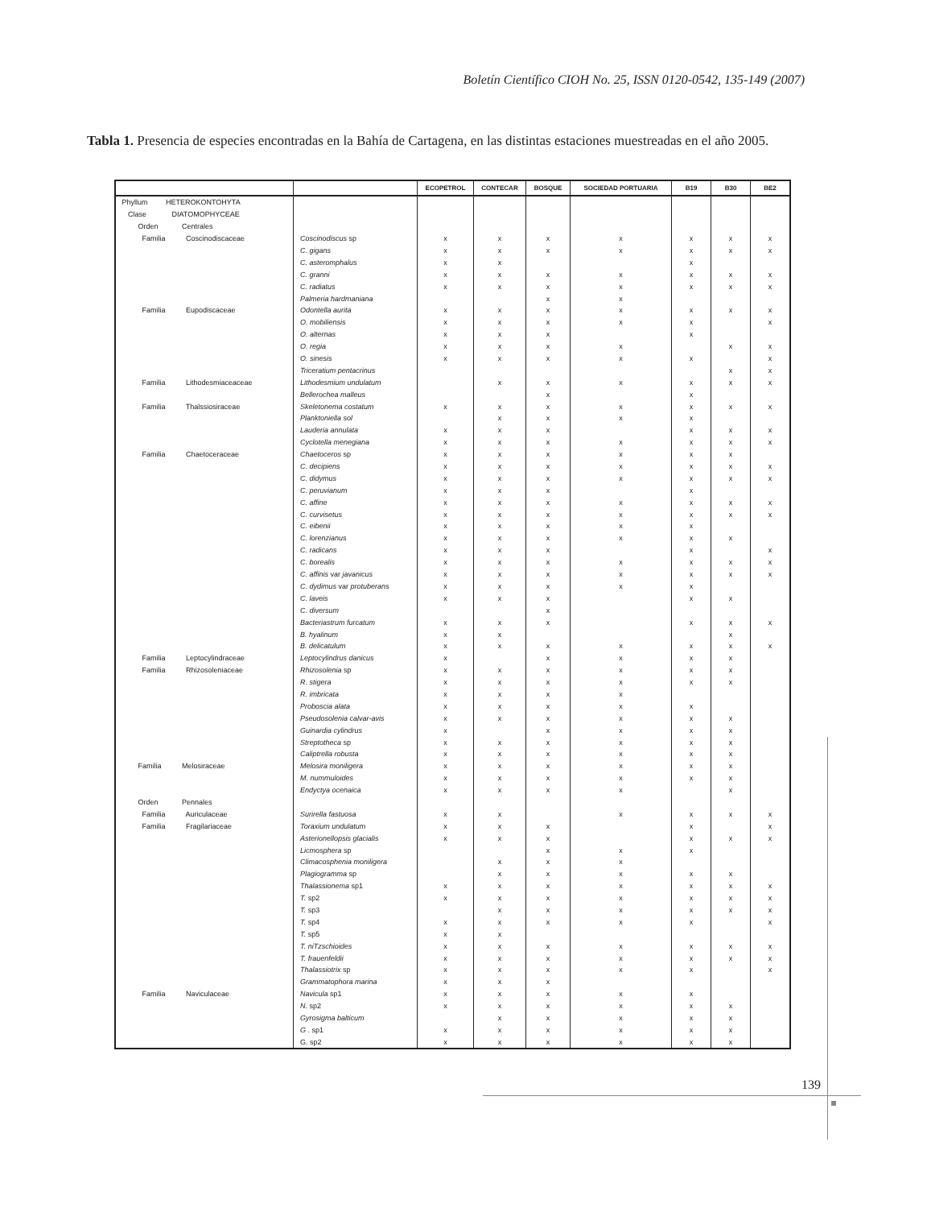Boletín Científico CIOH No. 25, ISSN 0120-0542, 135-149 (2007)
Tabla 1. Presencia de especies encontradas en la Bahía de Cartagena, en las distintas estaciones muestreadas en el año 2005.
| | | ECOPETROL | CONTECAR | BOSQUE | SOCIEDAD PORTUARIA | B19 | B30 | BE2 |
| --- | --- | --- | --- | --- | --- | --- | --- | --- |
| Phyllum HETEROKONTOHYTA | | | | | | | | |
| Clase DIATOMOPHYCEAE | | | | | | | | |
| Orden Centrales | | | | | | | | |
| Familia Coscinodiscaceae | Coscinodiscus sp | x | x | x | x | x | x | x |
| | C. gigans | x | x | x | x | x | x | x |
| | C. asteromphalus | x | x | | | x | | |
| | C. granni | x | x | x | x | x | x | x |
| | C. radiatus | x | x | x | x | x | x | x |
| | Palmeria hardmaniana | | | x | x | | | |
| Familia Eupodiscaceae | Odontella aurita | x | x | x | x | x | x | x |
| | O. mobiliensis | x | x | x | x | x | | x |
| | O. alternas | x | x | x | | x | | |
| | O. regia | x | x | x | x | | x | x |
| | O. sinesis | x | x | x | x | x | | x |
| | Triceratium pentacrinus | | | | | | x | x |
| Familia Lithodesmiaceaceae | Lithodesmium undulatum | | x | x | x | x | x | x |
| | Bellerochea malleus | | | x | | x | | |
| Familia Thalssiosiraceae | Skeletonema costatum | x | x | x | x | x | x | x |
| | Planktoniella sol | | x | x | x | x | | |
| | Lauderia annulata | x | x | x | | x | x | x |
| | Cyclotella menegiana | x | x | x | x | x | x | x |
| Familia Chaetoceraceae | Chaetoceros sp | x | x | x | x | x | x | |
| | C. decipiens | x | x | x | x | x | x | x |
| | C. didymus | x | x | x | x | x | x | x |
| | C. peruvianum | x | x | x | | x | | |
| | C. affine | x | x | x | x | x | x | x |
| | C. curvisetus | x | x | x | x | x | x | x |
| | C. eibenii | x | x | x | x | x | | |
| | C. lorenzianus | x | x | x | x | x | x | |
| | C. radicans | x | x | x | | x | | x |
| | C. borealis | x | x | x | x | x | x | x |
| | C. affinis var javanicus | x | x | x | x | x | x | x |
| | C. dydimus var protuberans | x | x | x | x | x | | |
| | C. laveis | x | x | x | | x | x | |
| | C. diversum | | | x | | | | |
| | Bacteriastrum furcatum | x | x | x | | x | x | x |
| | B. hyalinum | x | x | | | | x | |
| | B. delicatulum | x | x | x | x | x | x | x |
| Familia Leptocylindraceae | Leptocylindrus danicus | x | | x | x | x | x | |
| Familia Rhizosoleniaceae | Rhizosolenia sp | x | x | x | x | x | x | |
| | R. stigera | x | x | x | x | x | x | |
| | R. imbricata | x | x | x | x | | | |
| | Proboscia alata | x | x | x | x | x | | |
| | Pseudosolenia calvar-avis | x | x | x | x | x | x | |
| | Guinardia cylindrus | x | | x | x | x | x | |
| | Streptotheca sp | x | x | x | x | x | x | |
| | Caliptrella robusta | x | x | x | x | x | x | |
| Familia Melosiraceae | Melosira moniligera | x | x | x | x | x | x | |
| | M. nummuloides | x | x | x | x | x | x | |
| | Endyctya ocenaica | x | x | x | x | | x | |
| Orden Pennales | | | | | | | | |
| Familia Auriculaceae | Surirella fastuosa | x | x | | x | x | x | x |
| Familia Fragilariaceae | Toraxium undulatum | x | x | x | | x | | x |
| | Asterionellopsis glacialis | x | x | x | | x | x | x |
| | Licmosphera sp | | | x | x | x | | |
| | Climacosphenia moniligera | | x | x | x | | | |
| | Plagiogramma sp | | x | x | x | x | x | |
| | Thalassionema sp1 | x | x | x | x | x | x | x |
| | T. sp2 | x | x | x | x | x | x | x |
| | T. sp3 | | x | x | x | x | x | x |
| | T. sp4 | x | x | x | x | x | | x |
| | T. sp5 | x | x | | | | | |
| | T. niTzschioides | x | x | x | x | x | x | x |
| | T. frauenfeldii | x | x | x | x | x | x | x |
| | Thalassiotrix sp | x | x | x | x | x | | x |
| | Grammatophora marina | x | x | x | | | | |
| Familia Naviculaceae | Navicula sp1 | x | x | x | x | x | | |
| | N. sp2 | x | x | x | x | x | x | |
| | Gyrosigma balticum | | x | x | x | x | x | |
| | G . sp1 | x | x | x | x | x | x | |
| | G. sp2 | x | x | x | x | x | x | |
139